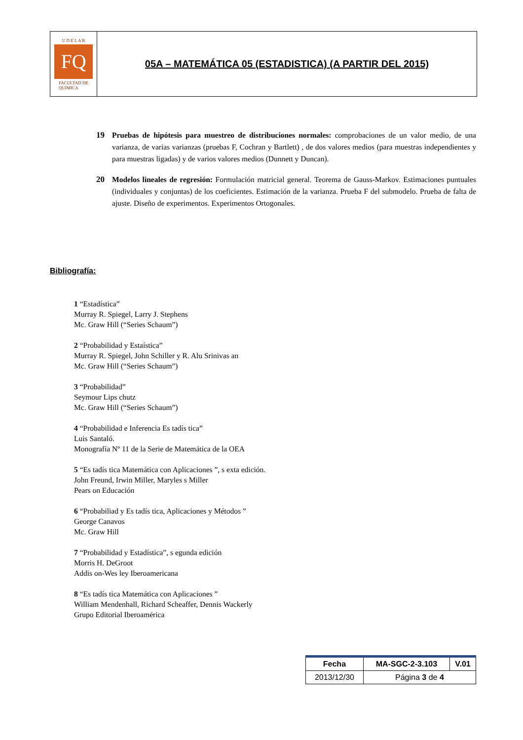U D E L A R
FQ
FACULTAD DE
QUIMICA
05A – MATEMÁTICA 05 (ESTADISTICA) (A PARTIR DEL 2015)
19 Pruebas de hipótesis para muestreo de distribuciones normales: comprobaciones de un valor medio, de una varianza, de varias varianzas (pruebas F, Cochran y Bartlett) , de dos valores medios (para muestras independientes y para muestras ligadas) y de varios valores medios (Dunnett y Duncan).
20 Modelos lineales de regresión: Formulación matricial general. Teorema de Gauss-Markov. Estimaciones puntuales (individuales y conjuntas) de los coeficientes. Estimación de la varianza. Prueba F del submodelo. Prueba de falta de ajuste. Diseño de experimentos. Experimentos Ortogonales.
Bibliografía:
1 “Estadística”
Murray R. Spiegel, Larry J. Stephens
Mc. Graw Hill (“Series Schaum”)
2 “Probabilidad y Estaística”
Murray R. Spiegel, John Schiller y R. Alu Srinivas an
Mc. Graw Hill (“Series Schaum”)
3 “Probabilidad”
Seymour Lips chutz
Mc. Graw Hill (“Series Schaum”)
4 “Probabilidad e Inferencia Es tadís tica”
Luis Santaló.
Monografía Nº 11 de la Serie de Matemática de la OEA
5 “Es tadís tica Matemática con Aplicaciones ”, s exta edición.
John Freund, Irwin Miller, Maryles s Miller
Pears on Educación
6 “Probabiliad y Es tadís tica, Aplicaciones y Métodos ”
George Canavos
Mc. Graw Hill
7 “Probabilidad y Estadística”, s egunda edición
Morris H. DeGroot
Addis on-Wes ley Iberoamericana
8 “Es tadís tica Matemática con Aplicaciones ”
William Mendenhall, Richard Scheaffer, Dennis Wackerly
Grupo Editorial Iberoamérica
| Fecha | MA-SGC-2-3.103 | V.01 |
| --- | --- | --- |
| 2013/12/30 | Página 3 de 4 | |